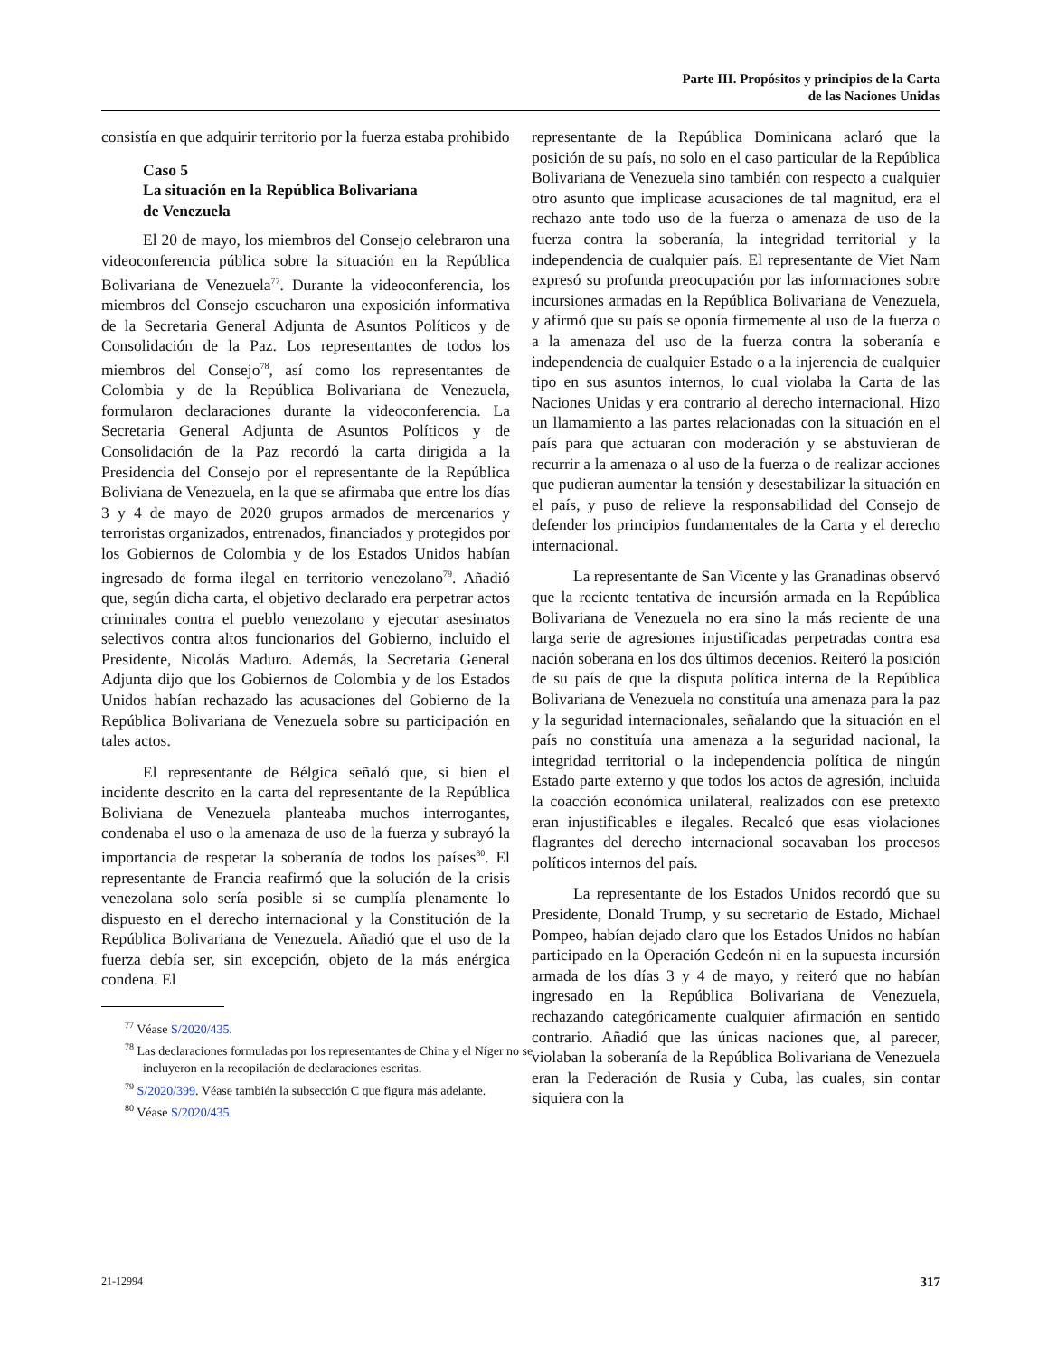Parte III. Propósitos y principios de la Carta
de las Naciones Unidas
consistía en que adquirir territorio por la fuerza estaba prohibido
Caso 5
La situación en la República Bolivariana
de Venezuela
El 20 de mayo, los miembros del Consejo celebraron una videoconferencia pública sobre la situación en la República Bolivariana de Venezuela<sup>77</sup>. Durante la videoconferencia, los miembros del Consejo escucharon una exposición informativa de la Secretaria General Adjunta de Asuntos Políticos y de Consolidación de la Paz. Los representantes de todos los miembros del Consejo<sup>78</sup>, así como los representantes de Colombia y de la República Bolivariana de Venezuela, formularon declaraciones durante la videoconferencia. La Secretaria General Adjunta de Asuntos Políticos y de Consolidación de la Paz recordó la carta dirigida a la Presidencia del Consejo por el representante de la República Boliviana de Venezuela, en la que se afirmaba que entre los días 3 y 4 de mayo de 2020 grupos armados de mercenarios y terroristas organizados, entrenados, financiados y protegidos por los Gobiernos de Colombia y de los Estados Unidos habían ingresado de forma ilegal en territorio venezolano<sup>79</sup>. Añadió que, según dicha carta, el objetivo declarado era perpetrar actos criminales contra el pueblo venezolano y ejecutar asesinatos selectivos contra altos funcionarios del Gobierno, incluido el Presidente, Nicolás Maduro. Además, la Secretaria General Adjunta dijo que los Gobiernos de Colombia y de los Estados Unidos habían rechazado las acusaciones del Gobierno de la República Bolivariana de Venezuela sobre su participación en tales actos.
El representante de Bélgica señaló que, si bien el incidente descrito en la carta del representante de la República Boliviana de Venezuela planteaba muchos interrogantes, condenaba el uso o la amenaza de uso de la fuerza y subrayó la importancia de respetar la soberanía de todos los países<sup>80</sup>. El representante de Francia reafirmó que la solución de la crisis venezolana solo sería posible si se cumplía plenamente lo dispuesto en el derecho internacional y la Constitución de la República Bolivariana de Venezuela. Añadió que el uso de la fuerza debía ser, sin excepción, objeto de la más enérgica condena. El
<sup>77</sup> Véase S/2020/435.
<sup>78</sup> Las declaraciones formuladas por los representantes de China y el Níger no se incluyeron en la recopilación de declaraciones escritas.
<sup>79</sup> S/2020/399. Véase también la subsección C que figura más adelante.
<sup>80</sup> Véase S/2020/435.
representante de la República Dominicana aclaró que la posición de su país, no solo en el caso particular de la República Bolivariana de Venezuela sino también con respecto a cualquier otro asunto que implicase acusaciones de tal magnitud, era el rechazo ante todo uso de la fuerza o amenaza de uso de la fuerza contra la soberanía, la integridad territorial y la independencia de cualquier país. El representante de Viet Nam expresó su profunda preocupación por las informaciones sobre incursiones armadas en la República Bolivariana de Venezuela, y afirmó que su país se oponía firmemente al uso de la fuerza o a la amenaza del uso de la fuerza contra la soberanía e independencia de cualquier Estado o a la injerencia de cualquier tipo en sus asuntos internos, lo cual violaba la Carta de las Naciones Unidas y era contrario al derecho internacional. Hizo un llamamiento a las partes relacionadas con la situación en el país para que actuaran con moderación y se abstuvieran de recurrir a la amenaza o al uso de la fuerza o de realizar acciones que pudieran aumentar la tensión y desestabilizar la situación en el país, y puso de relieve la responsabilidad del Consejo de defender los principios fundamentales de la Carta y el derecho internacional.
La representante de San Vicente y las Granadinas observó que la reciente tentativa de incursión armada en la República Bolivariana de Venezuela no era sino la más reciente de una larga serie de agresiones injustificadas perpetradas contra esa nación soberana en los dos últimos decenios. Reiteró la posición de su país de que la disputa política interna de la República Bolivariana de Venezuela no constituía una amenaza para la paz y la seguridad internacionales, señalando que la situación en el país no constituía una amenaza a la seguridad nacional, la integridad territorial o la independencia política de ningún Estado parte externo y que todos los actos de agresión, incluida la coacción económica unilateral, realizados con ese pretexto eran injustificables e ilegales. Recalcó que esas violaciones flagrantes del derecho internacional socavaban los procesos políticos internos del país.
La representante de los Estados Unidos recordó que su Presidente, Donald Trump, y su secretario de Estado, Michael Pompeo, habían dejado claro que los Estados Unidos no habían participado en la Operación Gedeón ni en la supuesta incursión armada de los días 3 y 4 de mayo, y reiteró que no habían ingresado en la República Bolivariana de Venezuela, rechazando categóricamente cualquier afirmación en sentido contrario. Añadió que las únicas naciones que, al parecer, violaban la soberanía de la República Bolivariana de Venezuela eran la Federación de Rusia y Cuba, las cuales, sin contar siquiera con la
21-12994 317